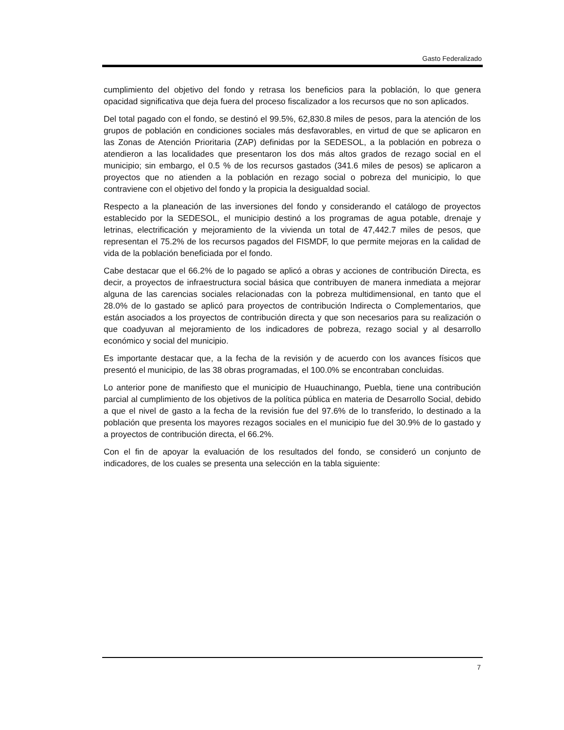Gasto Federalizado
cumplimiento del objetivo del fondo y retrasa los beneficios para la población, lo que genera opacidad significativa que deja fuera del proceso fiscalizador a los recursos que no son aplicados.
Del total pagado con el fondo, se destinó el 99.5%, 62,830.8 miles de pesos, para la atención de los grupos de población en condiciones sociales más desfavorables, en virtud de que se aplicaron en las Zonas de Atención Prioritaria (ZAP) definidas por la SEDESOL, a la población en pobreza o atendieron a las localidades que presentaron los dos más altos grados de rezago social en el municipio; sin embargo, el 0.5 % de los recursos gastados (341.6 miles de pesos) se aplicaron a proyectos que no atienden a la población en rezago social o pobreza del municipio, lo que contraviene con el objetivo del fondo y la propicia la desigualdad social.
Respecto a la planeación de las inversiones del fondo y considerando el catálogo de proyectos establecido por la SEDESOL, el municipio destinó a los programas de agua potable, drenaje y letrinas, electrificación y mejoramiento de la vivienda un total de 47,442.7 miles de pesos, que representan el 75.2% de los recursos pagados del FISMDF, lo que permite mejoras en la calidad de vida de la población beneficiada por el fondo.
Cabe destacar que el 66.2% de lo pagado se aplicó a obras y acciones de contribución Directa, es decir, a proyectos de infraestructura social básica que contribuyen de manera inmediata a mejorar alguna de las carencias sociales relacionadas con la pobreza multidimensional, en tanto que el 28.0% de lo gastado se aplicó para proyectos de contribución Indirecta o Complementarios, que están asociados a los proyectos de contribución directa y que son necesarios para su realización o que coadyuvan al mejoramiento de los indicadores de pobreza, rezago social y al desarrollo económico y social del municipio.
Es importante destacar que, a la fecha de la revisión y de acuerdo con los avances físicos que presentó el municipio, de las 38 obras programadas, el 100.0% se encontraban concluidas.
Lo anterior pone de manifiesto que el municipio de Huauchinango, Puebla, tiene una contribución parcial al cumplimiento de los objetivos de la política pública en materia de Desarrollo Social, debido a que el nivel de gasto a la fecha de la revisión fue del 97.6% de lo transferido, lo destinado a la población que presenta los mayores rezagos sociales en el municipio fue del 30.9% de lo gastado y a proyectos de contribución directa, el 66.2%.
Con el fin de apoyar la evaluación de los resultados del fondo, se consideró un conjunto de indicadores, de los cuales se presenta una selección en la tabla siguiente:
7